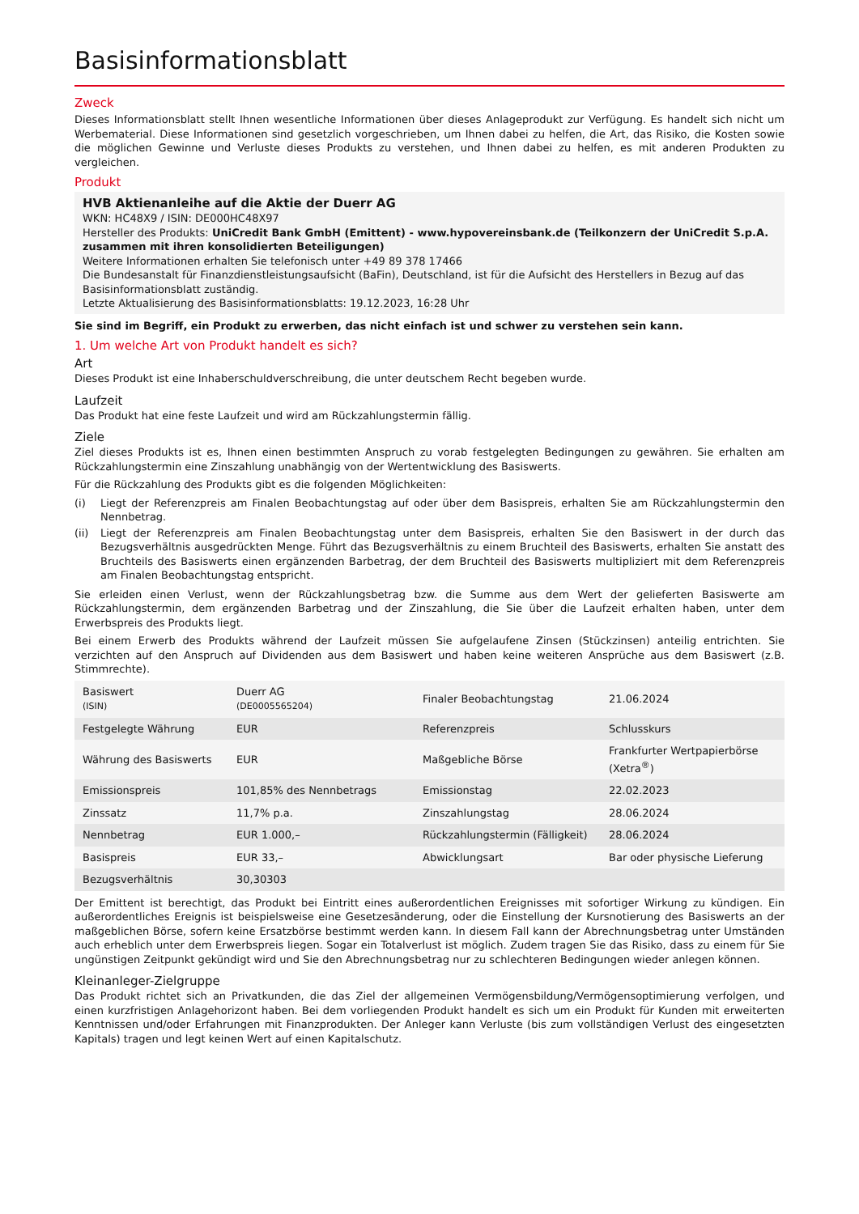Basisinformationsblatt
Zweck
Dieses Informationsblatt stellt Ihnen wesentliche Informationen über dieses Anlageprodukt zur Verfügung. Es handelt sich nicht um Werbematerial. Diese Informationen sind gesetzlich vorgeschrieben, um Ihnen dabei zu helfen, die Art, das Risiko, die Kosten sowie die möglichen Gewinne und Verluste dieses Produkts zu verstehen, und Ihnen dabei zu helfen, es mit anderen Produkten zu vergleichen.
Produkt
HVB Aktienanleihe auf die Aktie der Duerr AG
WKN: HC48X9 / ISIN: DE000HC48X97
Hersteller des Produkts: UniCredit Bank GmbH (Emittent) - www.hypovereinsbank.de (Teilkonzern der UniCredit S.p.A. zusammen mit ihren konsolidierten Beteiligungen)
Weitere Informationen erhalten Sie telefonisch unter +49 89 378 17466
Die Bundesanstalt für Finanzdienstleistungsaufsicht (BaFin), Deutschland, ist für die Aufsicht des Herstellers in Bezug auf das Basisinformationsblatt zuständig.
Letzte Aktualisierung des Basisinformationsblatts: 19.12.2023, 16:28 Uhr
Sie sind im Begriff, ein Produkt zu erwerben, das nicht einfach ist und schwer zu verstehen sein kann.
1. Um welche Art von Produkt handelt es sich?
Art
Dieses Produkt ist eine Inhaberschuldverschreibung, die unter deutschem Recht begeben wurde.
Laufzeit
Das Produkt hat eine feste Laufzeit und wird am Rückzahlungstermin fällig.
Ziele
Ziel dieses Produkts ist es, Ihnen einen bestimmten Anspruch zu vorab festgelegten Bedingungen zu gewähren. Sie erhalten am Rückzahlungstermin eine Zinszahlung unabhängig von der Wertentwicklung des Basiswerts.
Für die Rückzahlung des Produkts gibt es die folgenden Möglichkeiten:
(i) Liegt der Referenzpreis am Finalen Beobachtungstag auf oder über dem Basispreis, erhalten Sie am Rückzahlungstermin den Nennbetrag.
(ii) Liegt der Referenzpreis am Finalen Beobachtungstag unter dem Basispreis, erhalten Sie den Basiswert in der durch das Bezugsverhältnis ausgedrückten Menge. Führt das Bezugsverhältnis zu einem Bruchteil des Basiswerts, erhalten Sie anstatt des Bruchteils des Basiswerts einen ergänzenden Barbetrag, der dem Bruchteil des Basiswerts multipliziert mit dem Referenzpreis am Finalen Beobachtungstag entspricht.
Sie erleiden einen Verlust, wenn der Rückzahlungsbetrag bzw. die Summe aus dem Wert der gelieferten Basiswerte am Rückzahlungstermin, dem ergänzenden Barbetrag und der Zinszahlung, die Sie über die Laufzeit erhalten haben, unter dem Erwerbspreis des Produkts liegt.
Bei einem Erwerb des Produkts während der Laufzeit müssen Sie aufgelaufene Zinsen (Stückzinsen) anteilig entrichten. Sie verzichten auf den Anspruch auf Dividenden aus dem Basiswert und haben keine weiteren Ansprüche aus dem Basiswert (z.B. Stimmrechte).
| Basiswert (ISIN) | Duerr AG (DE0005565204) | Finaler Beobachtungstag | 21.06.2024 |
| Festgelegte Währung | EUR | Referenzpreis | Schlusskurs |
| Währung des Basiswerts | EUR | Maßgebliche Börse | Frankfurter Wertpapierbörse (Xetra<sup>®</sup>) |
| Emissionspreis | 101,85% des Nennbetrags | Emissionstag | 22.02.2023 |
| Zinssatz | 11,7% p.a. | Zinszahlungstag | 28.06.2024 |
| Nennbetrag | EUR 1.000,– | Rückzahlungstermin (Fälligkeit) | 28.06.2024 |
| Basispreis | EUR 33,– | Abwicklungsart | Bar oder physische Lieferung |
| Bezugsverhältnis | 30,30303 | | |
Der Emittent ist berechtigt, das Produkt bei Eintritt eines außerordentlichen Ereignisses mit sofortiger Wirkung zu kündigen. Ein außerordentliches Ereignis ist beispielsweise eine Gesetzesänderung, oder die Einstellung der Kursnotierung des Basiswerts an der maßgeblichen Börse, sofern keine Ersatzbörse bestimmt werden kann. In diesem Fall kann der Abrechnungsbetrag unter Umständen auch erheblich unter dem Erwerbspreis liegen. Sogar ein Totalverlust ist möglich. Zudem tragen Sie das Risiko, dass zu einem für Sie ungünstigen Zeitpunkt gekündigt wird und Sie den Abrechnungsbetrag nur zu schlechteren Bedingungen wieder anlegen können.
Kleinanleger-Zielgruppe
Das Produkt richtet sich an Privatkunden, die das Ziel der allgemeinen Vermögensbildung/Vermögensoptimierung verfolgen, und einen kurzfristigen Anlagehorizont haben. Bei dem vorliegenden Produkt handelt es sich um ein Produkt für Kunden mit erweiterten Kenntnissen und/oder Erfahrungen mit Finanzprodukten. Der Anleger kann Verluste (bis zum vollständigen Verlust des eingesetzten Kapitals) tragen und legt keinen Wert auf einen Kapitalschutz.